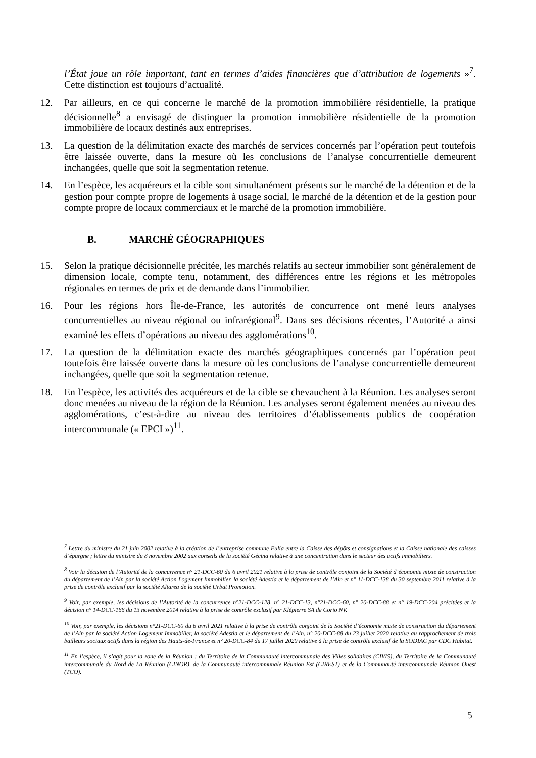l’État joue un rôle important, tant en termes d’aides financières que d’attribution de logements »<sup>7</sup>. Cette distinction est toujours d’actualité.
12. Par ailleurs, en ce qui concerne le marché de la promotion immobilière résidentielle, la pratique décisionnelle<sup>8</sup> a envisagé de distinguer la promotion immobilière résidentielle de la promotion immobilière de locaux destinés aux entreprises.
13. La question de la délimitation exacte des marchés de services concernés par l’opération peut toutefois être laissée ouverte, dans la mesure où les conclusions de l’analyse concurrentielle demeurent inchangées, quelle que soit la segmentation retenue.
14. En l’espèce, les acquéreurs et la cible sont simultanément présents sur le marché de la détention et de la gestion pour compte propre de logements à usage social, le marché de la détention et de la gestion pour compte propre de locaux commerciaux et le marché de la promotion immobilière.
B. MARCHÉ GÉOGRAPHIQUES
15. Selon la pratique décisionnelle précitée, les marchés relatifs au secteur immobilier sont généralement de dimension locale, compte tenu, notamment, des différences entre les régions et les métropoles régionales en termes de prix et de demande dans l’immobilier.
16. Pour les régions hors Île-de-France, les autorités de concurrence ont mené leurs analyses concurrentielles au niveau régional ou infrarégional<sup>9</sup>. Dans ses décisions récentes, l’Autorité a ainsi examiné les effets d’opérations au niveau des agglomérations<sup>10</sup>.
17. La question de la délimitation exacte des marchés géographiques concernés par l’opération peut toutefois être laissée ouverte dans la mesure où les conclusions de l’analyse concurrentielle demeurent inchangées, quelle que soit la segmentation retenue.
18. En l’espèce, les activités des acquéreurs et de la cible se chevauchent à la Réunion. Les analyses seront donc menées au niveau de la région de la Réunion. Les analyses seront également menées au niveau des agglomérations, c’est-à-dire au niveau des territoires d’établissements publics de coopération intercommunale (« EPCI »)<sup>11</sup>.
<sup>7</sup> Lettre du ministre du 21 juin 2002 relative à la création de l’entreprise commune Eulia entre la Caisse des dépôts et consignations et la Caisse nationale des caisses d’épargne ; lettre du ministre du 8 novembre 2002 aux conseils de la société Gécina relative à une concentration dans le secteur des actifs immobiliers.
<sup>8</sup> Voir la décision de l’Autorité de la concurrence n° 21-DCC-60 du 6 avril 2021 relative à la prise de contrôle conjoint de la Société d’économie mixte de construction du département de l’Ain par la société Action Logement Immobilier, la société Adestia et le département de l’Ain et n° 11-DCC-138 du 30 septembre 2011 relative à la prise de contrôle exclusif par la société Altarea de la société Urbat Promotion.
<sup>9</sup> Voir, par exemple, les décisions de l’Autorité de la concurrence n°21-DCC-128, n° 21-DCC-13, n°21-DCC-60, n° 20-DCC-88 et n° 19-DCC-204 précitées et la décision n° 14-DCC-166 du 13 novembre 2014 relative à la prise de contrôle exclusif par Klépierre SA de Corio NV.
<sup>10</sup> Voir, par exemple, les décisions n°21-DCC-60 du 6 avril 2021 relative à la prise de contrôle conjoint de la Société d’économie mixte de construction du département de l’Ain par la société Action Logement Immobilier, la société Adestia et le département de l’Ain, n° 20-DCC-88 du 23 juillet 2020 relative au rapprochement de trois bailleurs sociaux actifs dans la région des Hauts-de-France et n° 20-DCC-84 du 17 juillet 2020 relative à la prise de contrôle exclusif de la SODIAC par CDC Habitat.
<sup>11</sup> En l’espèce, il s’agit pour la zone de la Réunion : du Territoire de la Communauté intercommunale des Villes solidaires (CIVIS), du Territoire de la Communauté intercommunale du Nord de La Réunion (CINOR), de la Communauté intercommunale Réunion Est (CIREST) et de la Communauté intercommunale Réunion Ouest (TCO).
5